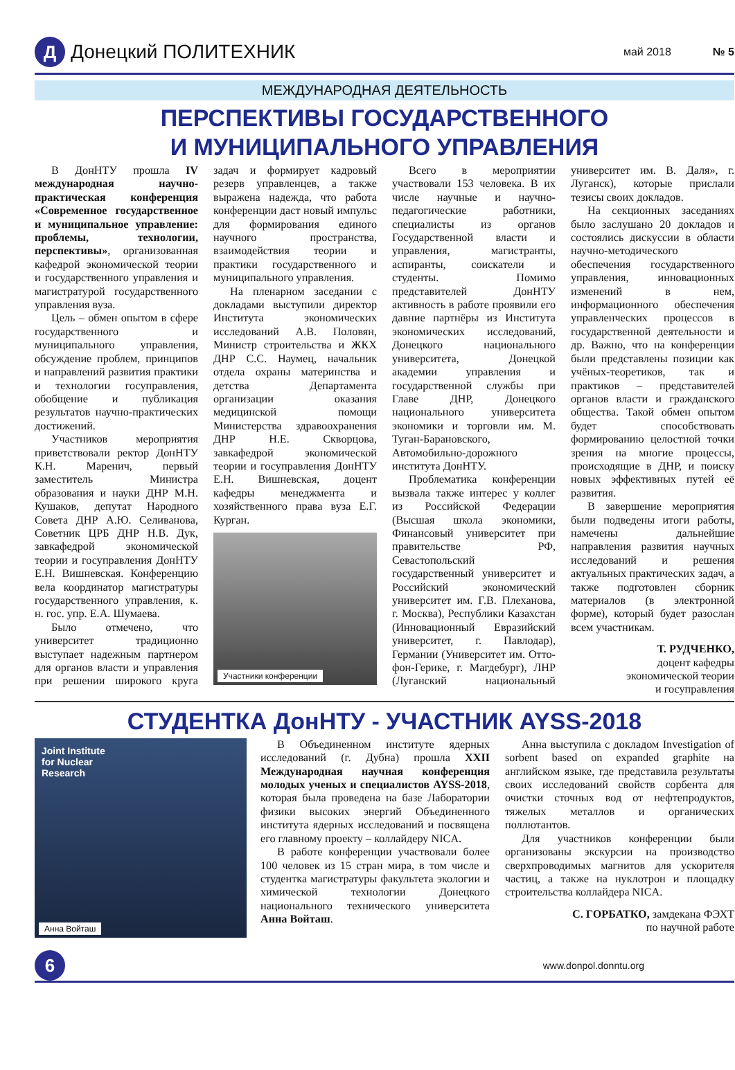Д
Донецкий ПОЛИТЕХНИК
май 2018 № 5
МЕЖДУНАРОДНАЯ ДЕЯТЕЛЬНОСТЬ
ПЕРСПЕКТИВЫ ГОСУДАРСТВЕННОГО
И МУНИЦИПАЛЬНОГО УПРАВЛЕНИЯ
В ДонНТУ прошла IV международная научно-практическая конференция «Современное государственное и муниципальное управление: проблемы, технологии, перспективы», организованная кафедрой экономической теории и государственного управления и магистратурой государственного управления вуза.
Цель – обмен опытом в сфере государственного и муниципального управления, обсуждение проблем, принципов и направлений развития практики и технологии госуправления, обобщение и публикация результатов научно-практических достижений.
Участников мероприятия приветствовали ректор ДонНТУ К.Н. Маренич, первый заместитель Министра образования и науки ДНР М.Н. Кушаков, депутат Народного Совета ДНР А.Ю. Селиванова, Советник ЦРБ ДНР Н.В. Дук, завкафедрой экономической теории и госуправления ДонНТУ Е.Н. Вишневская. Конференцию вела координатор магистратуры государственного управления, к. н. гос. упр. Е.А. Шумаева.
Было отмечено, что университет традиционно выступает надежным партнером для органов власти и управления при решении широкого круга задач и формирует кадровый резерв управленцев, а также выражена надежда, что работа конференции даст новый импульс для формирования единого научного пространства, взаимодействия теории и практики государственного и муниципального управления.
На пленарном заседании с докладами выступили директор Института экономических исследований А.В. Половян, Министр строительства и ЖКХ ДНР С.С. Наумец, начальник отдела охраны материнства и детства Департамента организации оказания медицинской помощи Министерства здравоохранения ДНР Н.Е. Скворцова, завкафедрой экономической теории и госуправления ДонНТУ Е.Н. Вишневская, доцент кафедры менеджмента и хозяйственного права вуза Е.Г. Курган.
Участники конференции
Всего в мероприятии участвовали 153 человека. В их числе научные и научно-педагогические работники, специалисты из органов Государственной власти и управления, магистранты, аспиранты, соискатели и студенты. Помимо представителей ДонНТУ активность в работе проявили его давние партнёры из Института экономических исследований, Донецкого национального университета, Донецкой академии управления и государственной службы при Главе ДНР, Донецкого национального университета экономики и торговли им. М. Туган-Барановского, Автомобильно-дорожного института ДонНТУ.
Проблематика конференции вызвала также интерес у коллег из Российской Федерации (Высшая школа экономики, Финансовый университет при правительстве РФ, Севастопольский государственный университет и Российский экономический университет им. Г.В. Плеханова, г. Москва), Республики Казахстан (Инновационный Евразийский университет, г. Павлодар), Германии (Университет им. Отто-фон-Герике, г. Магдебург), ЛНР (Луганский национальный университет им. В. Даля», г. Луганск), которые прислали тезисы своих докладов.
На секционных заседаниях было заслушано 20 докладов и состоялись дискуссии в области научно-методического обеспечения государственного управления, инновационных изменений в нем, информационного обеспечения управленческих процессов в государственной деятельности и др. Важно, что на конференции были представлены позиции как учёных-теоретиков, так и практиков – представителей органов власти и гражданского общества. Такой обмен опытом будет способствовать формированию целостной точки зрения на многие процессы, происходящие в ДНР, и поиску новых эффективных путей её развития.
В завершение мероприятия были подведены итоги работы, намечены дальнейшие направления развития научных исследований и решения актуальных практических задач, а также подготовлен сборник материалов (в электронной форме), который будет разослан всем участникам.
Т. РУДЧЕНКО,
доцент кафедры
экономической теории
и госуправления
СТУДЕНТКА ДонНТУ - УЧАСТНИК AYSS-2018
Joint Institute
for Nuclear
Research
Анна Войташ
В Объединенном институте ядерных исследований (г. Дубна) прошла XXII Международная научная конференция молодых ученых и специалистов AYSS-2018, которая была проведена на базе Лаборатории физики высоких энергий Объединенного института ядерных исследований и посвящена его главному проекту – коллайдеру NICA.
В работе конференции участвовали более 100 человек из 15 стран мира, в том числе и студентка магистратуры факультета экологии и химической технологии Донецкого национального технического университета Анна Войташ.
Анна выступила с докладом Investigation of sorbent based on expanded graphite на английском языке, где представила результаты своих исследований свойств сорбента для очистки сточных вод от нефтепродуктов, тяжелых металлов и органических поллютантов.
Для участников конференции были организованы экскурсии на производство сверхпроводимых магнитов для ускорителя частиц, а также на нуклотрон и площадку строительства коллайдера NICA.
С. ГОРБАТКО, замдекана ФЭХТ
по научной работе
6
www.donpol.donntu.org